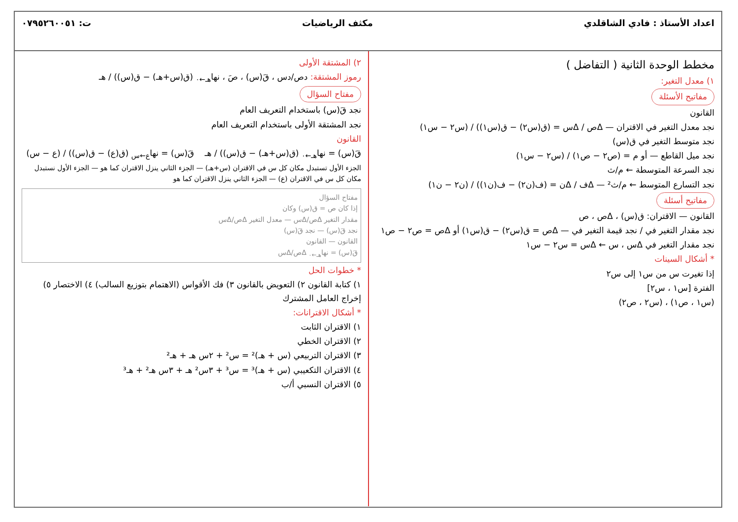اعداد الأستاذ : فادي الشاقلدي مكثف الرياضيات ت: ٠٧٩٥٢٦٠٠٥١
مخطط الوحدة الثانية ( التفاضل )
١) معدل التغير:
مفاتيح الأسئلة
القانون
نجد معدل التغير في الاقتران — Δص / Δس = (ق(س٢) − ق(س١)) / (س٢ − س١)
نجد متوسط التغير في ق(س)
نجد ميل القاطع — أو م = (ص٢ − ص١) / (س٢ − س١)
نجد السرعة المتوسطة ← م/ث
نجد التسارع المتوسط ← م/ث² — Δف / Δن = (ف(ن٢) − ف(ن١)) / (ن٢ − ن١)
مفاتيح أسئلة
القانون — الاقتران: ق(س) ، Δص ، ص
نجد مقدار التغير في / نجد قيمة التغير في — Δص = ق(س٢) − ق(س١) أو Δص = ص٢ − ص١
نجد مقدار التغير في Δس ، س ← Δس = س٢ − س١
* أشكال السينات
إذا تغيرت س من س١ إلى س٢
الفترة [س١ ، س٢]
(س١ ، ص١) ، (س٢ ، ص٢)
٢) المشتقة الأولى
رموز المشتقة: دص/دس ، قَ(س) ، صَ ، نها<sub>هـ←٠</sub> (ق(س+هـ) − ق(س)) / هـ
مفتاح السؤال
نجد قَ(س) باستخدام التعريف العام
نجد المشتقة الأولى باستخدام التعريف العام
القانون
قَ(س) = نها<sub>هـ←٠</sub> (ق(س+هـ) − ق(س)) / هـ قَ(س) = نها<sub>ع←س</sub> (ق(ع) − ق(س)) / (ع − س)
الجزء الأول تستبدل مكان كل س في الاقتران (س+هـ) — الجزء الثاني ينزل الاقتران كما هو — الجزء الأول نستبدل مكان كل س في الاقتران (ع) — الجزء الثاني ينزل الاقتران كما هو
مفتاح السؤال
إذا كان ص = ق(س) وكان
مقدار التغير Δص/Δس — معدل التغير Δص/Δس
نجد قَ(س) — نجد قَ(س)
القانون — القانون
قَ(س) = نها<sub>هـ←٠</sub> Δص/Δس
* خطوات الحل
١) كتابة القانون ٢) التعويض بالقانون ٣) فك الأقواس (الاهتمام بتوزيع السالب) ٤) الاختصار ٥) إخراج العامل المشترك
* أشكال الاقترانات:
١) الاقتران الثابت
٢) الاقتران الخطي
٣) الاقتران التربيعي (س + هـ)² = س² + ٢س هـ + هـ²
٤) الاقتران التكعيبي (س + هـ)³ = س³ + ٣س² هـ + ٣س هـ² + هـ³
٥) الاقتران النسبي أ/ب